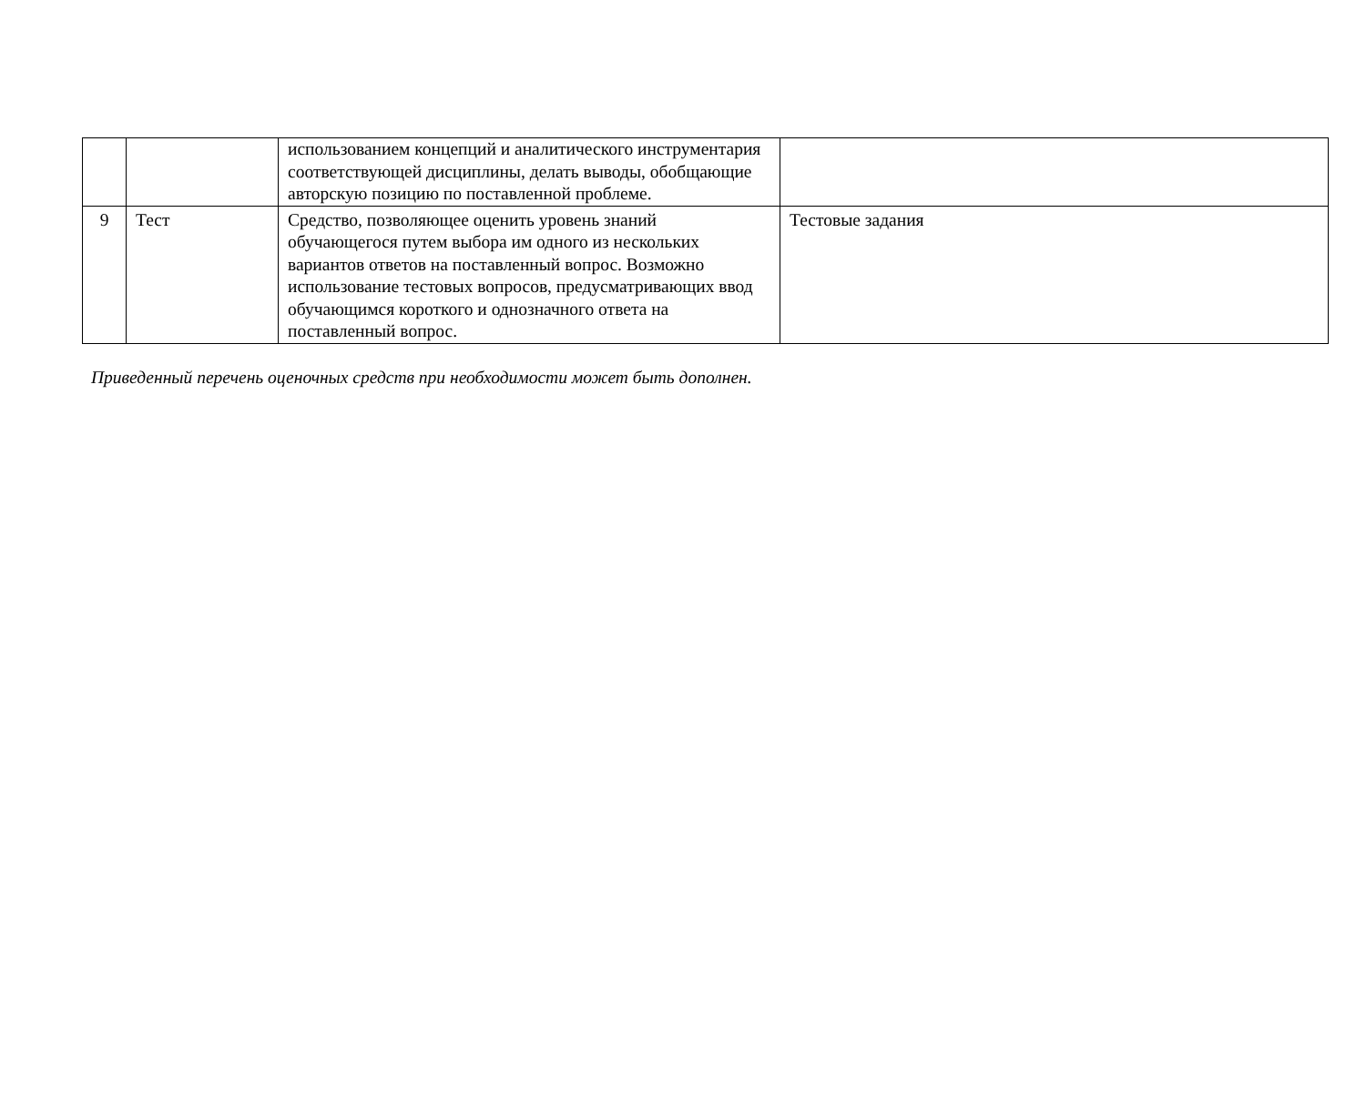| | | использованием концепций и аналитического инструментария соответствующей дисциплины, делать выводы, обобщающие авторскую позицию по поставленной проблеме. | |
| 9 | Тест | Средство, позволяющее оценить уровень знаний обучающегося путем выбора им одного из нескольких вариантов ответов на поставленный вопрос. Возможно использование тестовых вопросов, предусматривающих ввод обучающимся короткого и однозначного ответа на поставленный вопрос. | Тестовые задания |
Приведенный перечень оценочных средств при необходимости может быть дополнен.